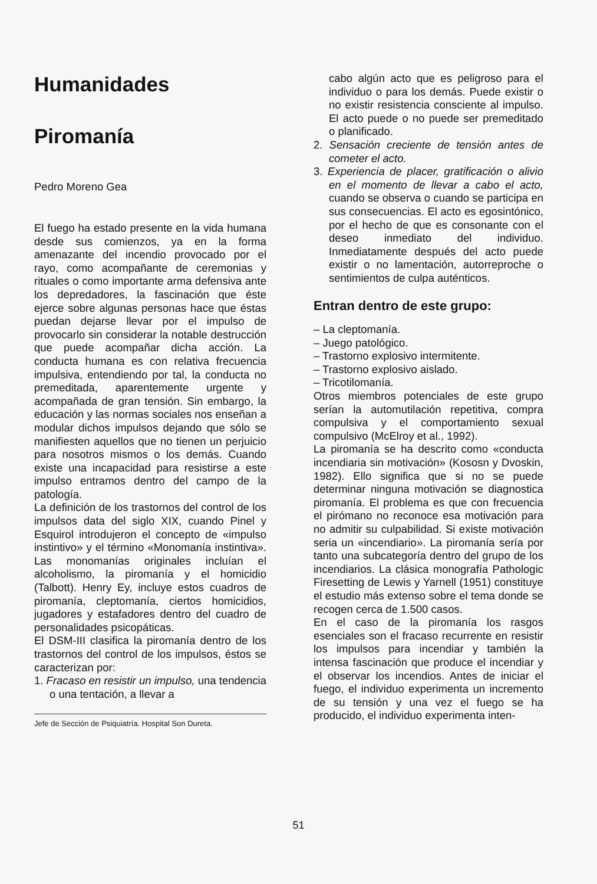Humanidades
Piromanía
Pedro Moreno Gea
El fuego ha estado presente en la vida humana desde sus comienzos, ya en la forma amenazante del incendio provocado por el rayo, como acompañante de ceremonias y rituales o como importante arma defensiva ante los depredadores, la fascinación que éste ejerce sobre algunas personas hace que éstas puedan dejarse llevar por el impulso de provocarlo sin considerar la notable destrucción que puede acompañar dicha acción. La conducta humana es con relativa frecuencia impulsiva, entendiendo por tal, la conducta no premeditada, aparentemente urgente y acompañada de gran tensión. Sin embargo, la educación y las normas sociales nos enseñan a modular dichos impulsos dejando que sólo se manifiesten aquellos que no tienen un perjuicio para nosotros mismos o los demás. Cuando existe una incapacidad para resistirse a este impulso entramos dentro del campo de la patología.
La definición de los trastornos del control de los impulsos data del siglo XIX, cuando Pinel y Esquirol introdujeron el concepto de «impulso instintivo» y el término «Monomanía instintiva». Las monomanías originales incluían el alcoholismo, la piromanía y el homicidio (Talbott). Henry Ey, incluye estos cuadros de piromanía, cleptomanía, ciertos homicidios, jugadores y estafadores dentro del cuadro de personalidades psicopáticas.
El DSM-III clasifica la piromanía dentro de los trastornos del control de los impulsos, éstos se caracterizan por:
1. Fracaso en resistir un impulso, una tendencia o una tentación, a llevar a
Jefe de Sección de Psiquiatría. Hospital Son Dureta.
cabo algún acto que es peligroso para el individuo o para los demás. Puede existir o no existir resistencia consciente al impulso. El acto puede o no puede ser premeditado o planificado.
2. Sensación creciente de tensión antes de cometer el acto.
3. Experiencia de placer, gratificación o alivio en el momento de llevar a cabo el acto, cuando se observa o cuando se participa en sus consecuencias. El acto es egosintónico, por el hecho de que es consonante con el deseo inmediato del individuo. Inmediatamente después del acto puede existir o no lamentación, autorreproche o sentimientos de culpa auténticos.
Entran dentro de este grupo:
– La cleptomanía.
– Juego patológico.
– Trastorno explosivo intermitente.
– Trastorno explosivo aislado.
– Tricotilomanía.
Otros miembros potenciales de este grupo serían la automutilación repetitiva, compra compulsiva y el comportamiento sexual compulsivo (McElroy et al., 1992).
La piromanía se ha descrito como «conducta incendiaria sin motivación» (Kososn y Dvoskin, 1982). Ello significa que si no se puede determinar ninguna motivación se diagnostica piromanía. El problema es que con frecuencia el pirómano no reconoce esa motivación para no admitir su culpabilidad. Si existe motivación seria un «incendiario». La piromanía sería por tanto una subcategoría dentro del grupo de los incendiarios. La clásica monografía Pathologic Firesetting de Lewis y Yarnell (1951) constituye el estudio más extenso sobre el tema donde se recogen cerca de 1.500 casos.
En el caso de la piromanía los rasgos esenciales son el fracaso recurrente en resistir los impulsos para incendiar y también la intensa fascinación que produce el incendiar y el observar los incendios. Antes de iniciar el fuego, el individuo experimenta un incremento de su tensión y una vez el fuego se ha producido, el individuo experimenta inten-
51